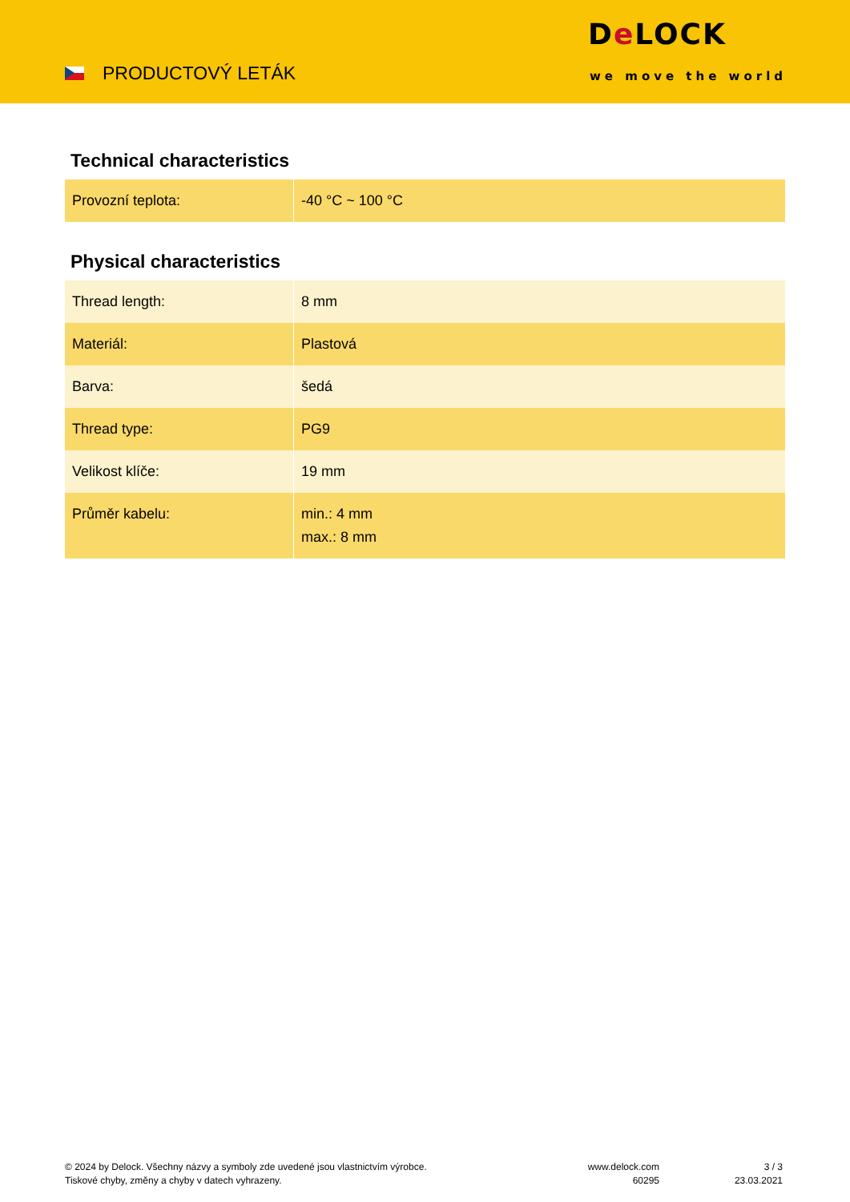PRODUCTOVÝ LETÁK
De LOCK
we move the world
Technical characteristics
| Provozní teplota: | -40 °C ~ 100 °C |
Physical characteristics
| Thread length: | 8 mm |
| Materiál: | Plastová |
| Barva: | šedá |
| Thread type: | PG9 |
| Velikost klíče: | 19 mm |
| Průměr kabelu: | min.: 4 mm max.: 8 mm |
© 2024 by Delock. Všechny názvy a symboly zde uvedené jsou vlastnictvím výrobce.
Tiskové chyby, změny a chyby v datech vyhrazeny.
www.delock.com
60295
3 / 3
23.03.2021